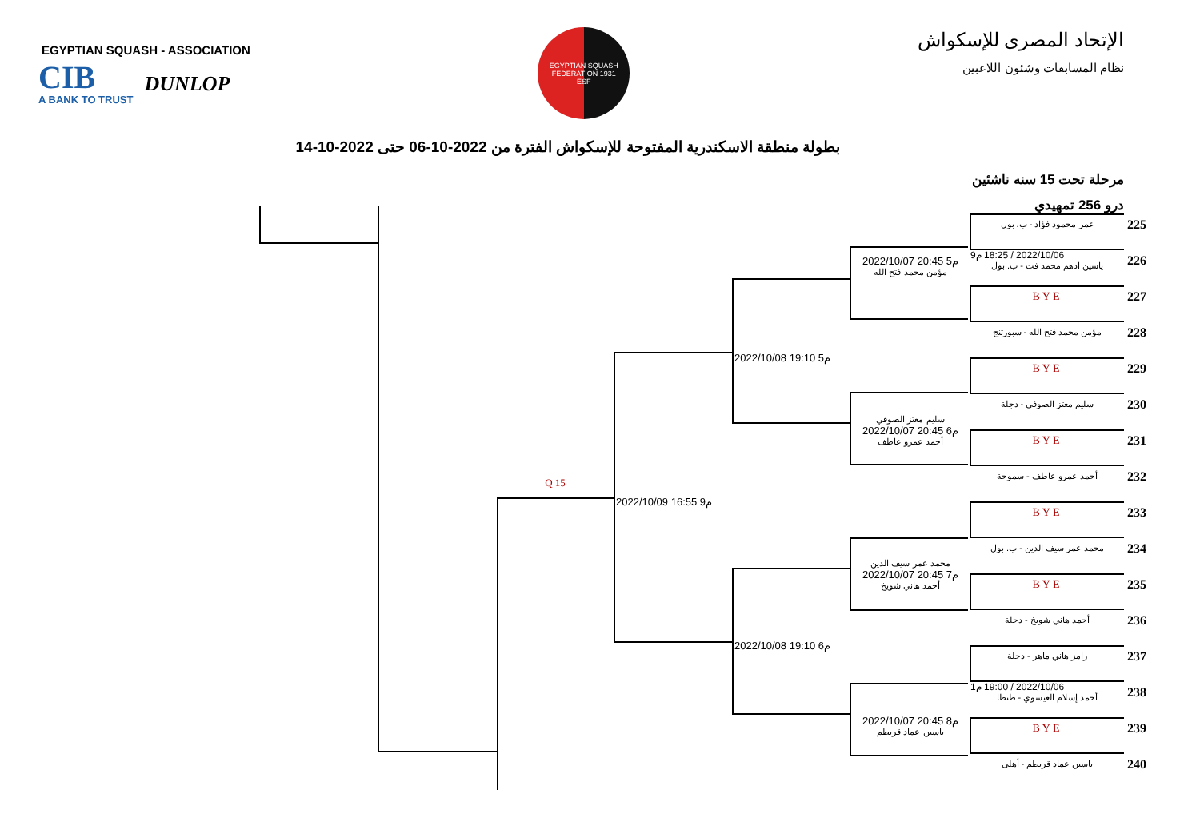EGYPTIAN SQUASH - ASSOCIATION
CIB
A BANK TO TRUST
DUNLOP
EGYPTIAN SQUASH FEDERATION 1931
ESF
الإتحاد المصرى للإسكواش
نظام المسابقات وشئون اللاعبين
بطولة منطقة الاسكندرية المفتوحة للإسكواش الفترة من 2022-10-06 حتى 2022-10-14
مرحلة تحت 15 سنه ناشئين
درو 256 تمهيدي
عمر محمود فؤاد - ب. بول
225
2022/10/06 / 18:25 م9
ياسين ادهم محمد فت - ب. بول
226
2022/10/07 20:45 م5
مؤمن محمد فتح الله
BYE
227
مؤمن محمد فتح الله - سبورتنج
228
2022/10/08 19:10 م5
BYE
229
سليم معتز الصوفي - دجلة
230
سليم معتز الصوفي
2022/10/07 20:45 م6
أحمد عمرو عاطف
BYE
231
أحمد عمرو عاطف - سموحة
232
Q 15
2022/10/09 16:55 م9
BYE
233
محمد عمر سيف الدين - ب. بول
234
محمد عمر سيف الدين
2022/10/07 20:45 م7
أحمد هاني شويخ
BYE
235
أحمد هاني شويخ - دجلة
236
2022/10/08 19:10 م6
رامز هاني ماهر - دجلة
237
2022/10/06 / 19:00 م1
أحمد إسلام العيسوي - طنطا
238
2022/10/07 20:45 م8
ياسين عماد قريطم
BYE
239
ياسين عماد قريطم - أهلى
240